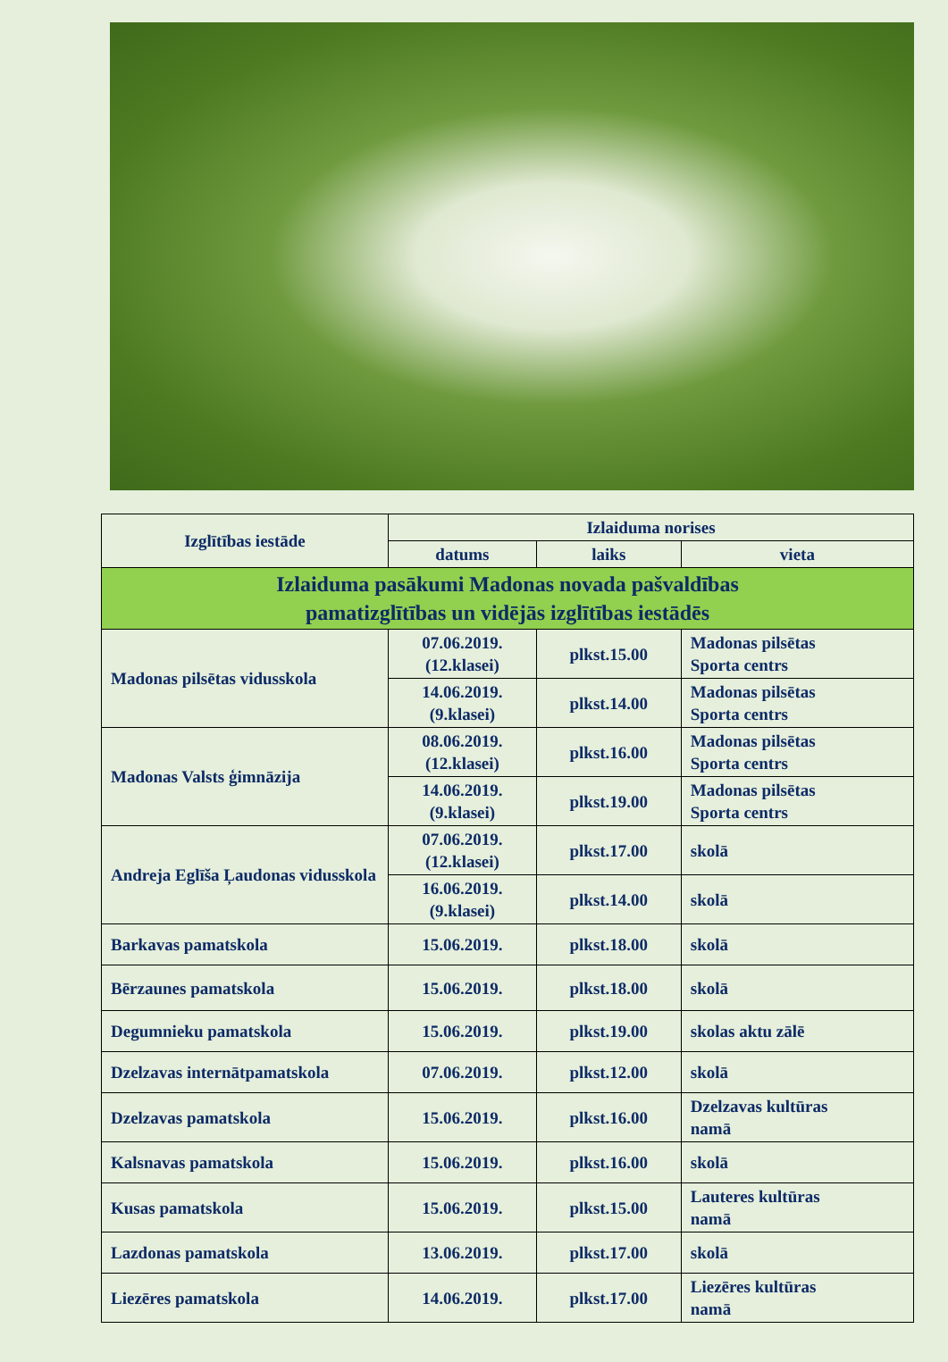| Izglītības iestāde | Izlaiduma norises | | |
| --- | --- | --- | --- |
| | datums | laiks | vieta |
| Izlaiduma pasākumi Madonas novada pašvaldības pamatizglītības un vidējās izglītības iestādēs | | | |
| Madonas pilsētas vidusskola | 07.06.2019. (12.klasei) | plkst.15.00 | Madonas pilsētas Sporta centrs |
| | 14.06.2019. (9.klasei) | plkst.14.00 | Madonas pilsētas Sporta centrs |
| Madonas Valsts ģimnāzija | 08.06.2019. (12.klasei) | plkst.16.00 | Madonas pilsētas Sporta centrs |
| | 14.06.2019. (9.klasei) | plkst.19.00 | Madonas pilsētas Sporta centrs |
| Andreja Eglīša Ļaudonas vidusskola | 07.06.2019. (12.klasei) | plkst.17.00 | skolā |
| | 16.06.2019. (9.klasei) | plkst.14.00 | skolā |
| Barkavas pamatskola | 15.06.2019. | plkst.18.00 | skolā |
| Bērzaunes pamatskola | 15.06.2019. | plkst.18.00 | skolā |
| Degumnieku pamatskola | 15.06.2019. | plkst.19.00 | skolas aktu zālē |
| Dzelzavas internātpamatskola | 07.06.2019. | plkst.12.00 | skolā |
| Dzelzavas pamatskola | 15.06.2019. | plkst.16.00 | Dzelzavas kultūras namā |
| Kalsnavas pamatskola | 15.06.2019. | plkst.16.00 | skolā |
| Kusas pamatskola | 15.06.2019. | plkst.15.00 | Lauteres kultūras namā |
| Lazdonas pamatskola | 13.06.2019. | plkst.17.00 | skolā |
| Liezēres pamatskola | 14.06.2019. | plkst.17.00 | Liezēres kultūras namā |